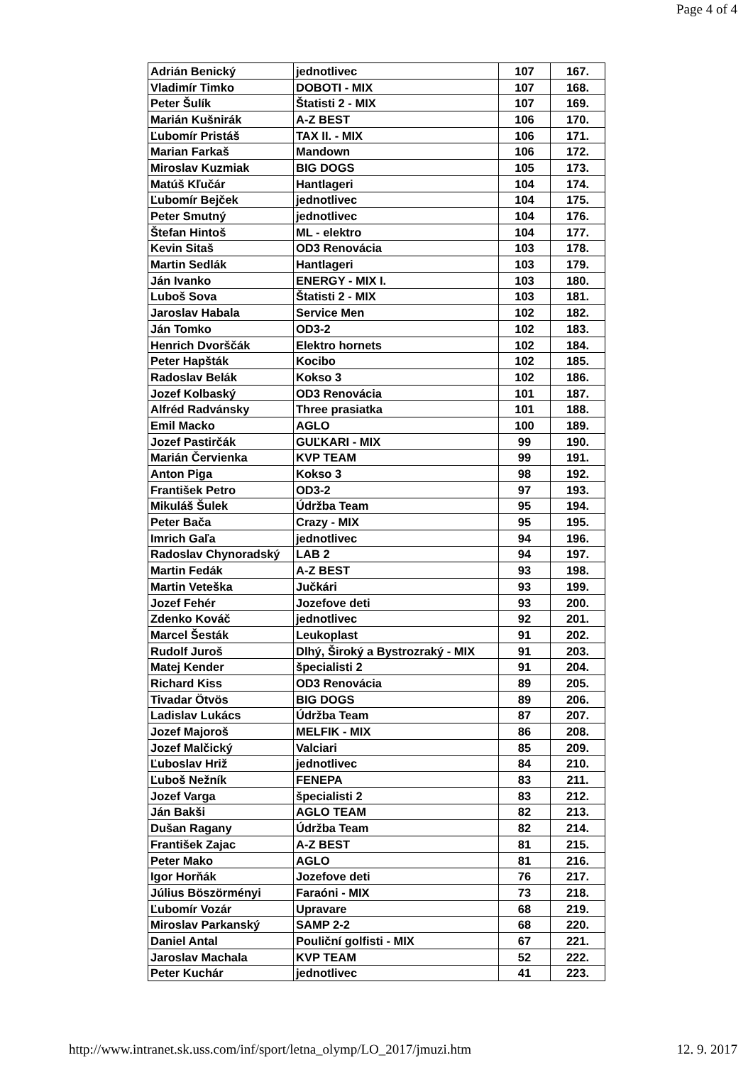Page 4 of 4
| Adrián Benický | jednotlivec | 107 | 167. |
| Vladimír Timko | DOBOTI - MIX | 107 | 168. |
| Peter Šulík | Štatisti 2 - MIX | 107 | 169. |
| Marián Kušnirák | A-Z BEST | 106 | 170. |
| Ľubomír Pristáš | TAX II. - MIX | 106 | 171. |
| Marian Farkaš | Mandown | 106 | 172. |
| Miroslav Kuzmiak | BIG DOGS | 105 | 173. |
| Matúš Kľučár | Hantlageri | 104 | 174. |
| Ľubomír Bejček | jednotlivec | 104 | 175. |
| Peter Smutný | jednotlivec | 104 | 176. |
| Štefan Hintoš | ML - elektro | 104 | 177. |
| Kevin Sitaš | OD3 Renovácia | 103 | 178. |
| Martin Sedlák | Hantlageri | 103 | 179. |
| Ján Ivanko | ENERGY - MIX I. | 103 | 180. |
| Luboš Sova | Štatisti 2 - MIX | 103 | 181. |
| Jaroslav Habala | Service Men | 102 | 182. |
| Ján Tomko | OD3-2 | 102 | 183. |
| Henrich Dvorščák | Elektro hornets | 102 | 184. |
| Peter Hapšták | Kocibo | 102 | 185. |
| Radoslav Belák | Kokso 3 | 102 | 186. |
| Jozef Kolbaský | OD3 Renovácia | 101 | 187. |
| Alfréd Radvánsky | Three prasiatka | 101 | 188. |
| Emil Macko | AGLO | 100 | 189. |
| Jozef Pastirčák | GUĽKARI - MIX | 99 | 190. |
| Marián Červienka | KVP TEAM | 99 | 191. |
| Anton Piga | Kokso 3 | 98 | 192. |
| František Petro | OD3-2 | 97 | 193. |
| Mikuláš Šulek | Údržba Team | 95 | 194. |
| Peter Bača | Crazy - MIX | 95 | 195. |
| Imrich Gaľa | jednotlivec | 94 | 196. |
| Radoslav Chynoradský | LAB 2 | 94 | 197. |
| Martin Fedák | A-Z BEST | 93 | 198. |
| Martin Veteška | Jučkári | 93 | 199. |
| Jozef Fehér | Jozefove deti | 93 | 200. |
| Zdenko Kováč | jednotlivec | 92 | 201. |
| Marcel Šesták | Leukoplast | 91 | 202. |
| Rudolf Juroš | Dlhý, Široký a Bystrozraký - MIX | 91 | 203. |
| Matej Kender | špecialisti 2 | 91 | 204. |
| Richard Kiss | OD3 Renovácia | 89 | 205. |
| Tivadar Ötvös | BIG DOGS | 89 | 206. |
| Ladislav Lukács | Údržba Team | 87 | 207. |
| Jozef Majoroš | MELFIK - MIX | 86 | 208. |
| Jozef Malčický | Valciari | 85 | 209. |
| Ľuboslav Hriž | jednotlivec | 84 | 210. |
| Ľuboš Nežník | FENEPA | 83 | 211. |
| Jozef Varga | špecialisti 2 | 83 | 212. |
| Ján Bakši | AGLO TEAM | 82 | 213. |
| Dušan Ragany | Údržba Team | 82 | 214. |
| František Zajac | A-Z BEST | 81 | 215. |
| Peter Mako | AGLO | 81 | 216. |
| Igor Horňák | Jozefove deti | 76 | 217. |
| Július Böszörményi | Faraóni - MIX | 73 | 218. |
| Ľubomír Vozár | Upravare | 68 | 219. |
| Miroslav Parkanský | SAMP 2-2 | 68 | 220. |
| Daniel Antal | Pouliční golfisti - MIX | 67 | 221. |
| Jaroslav Machala | KVP TEAM | 52 | 222. |
| Peter Kuchár | jednotlivec | 41 | 223. |
http://www.intranet.sk.uss.com/inf/sport/letna_olymp/LO_2017/jmuzi.htm 12. 9. 2017